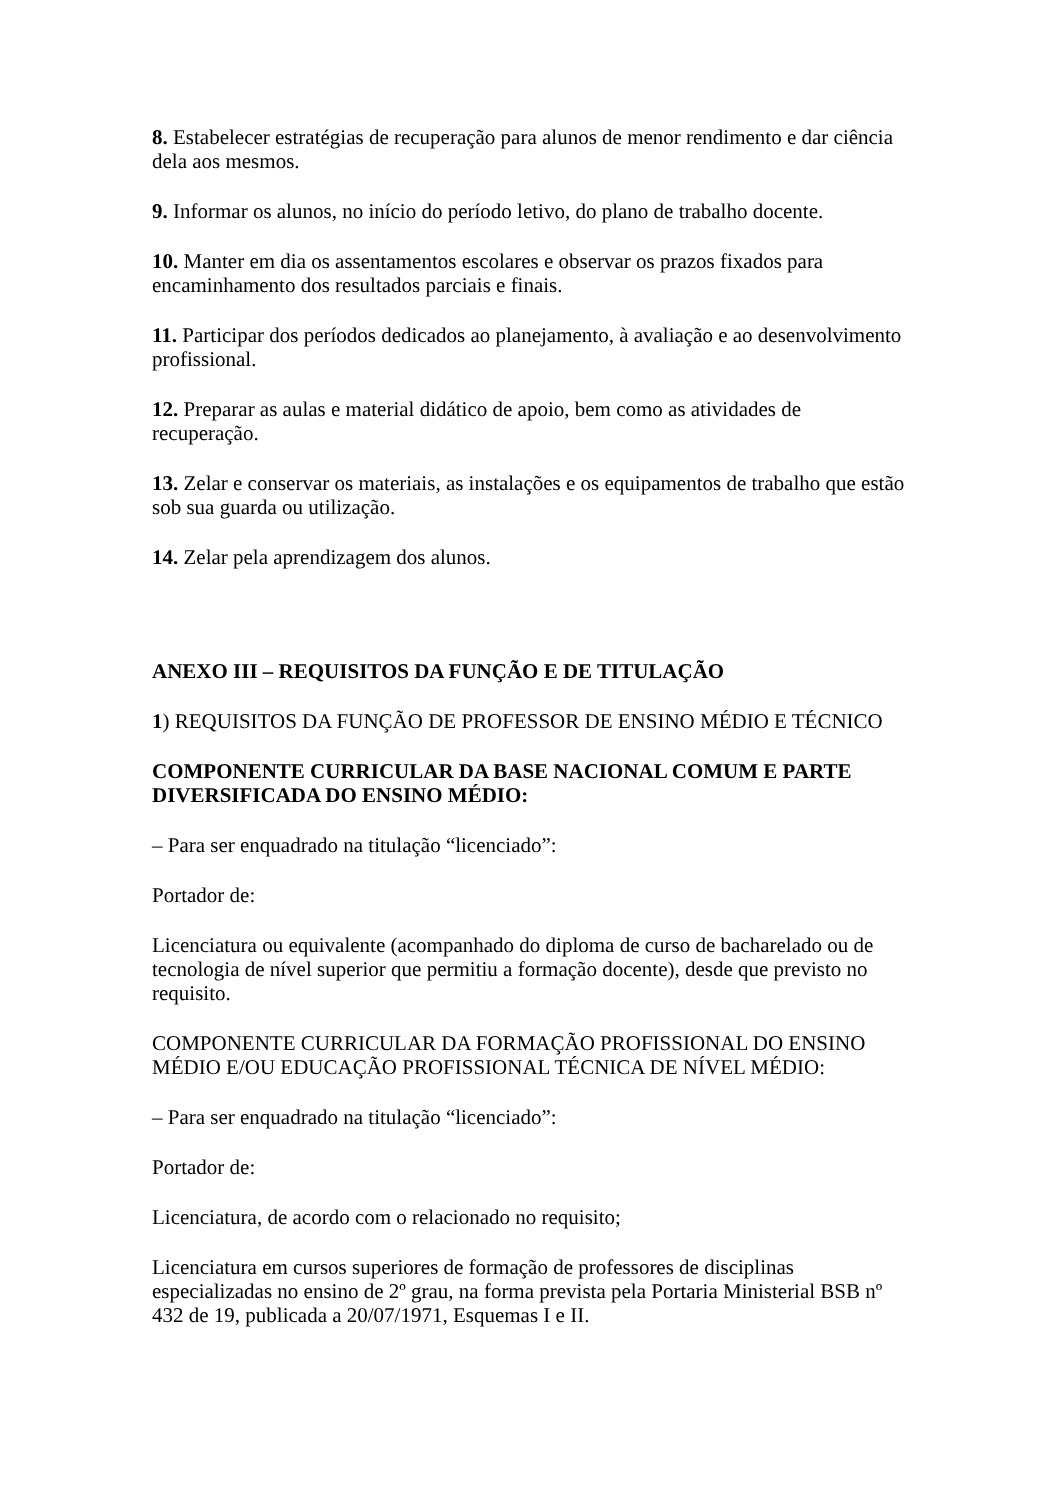8. Estabelecer estratégias de recuperação para alunos de menor rendimento e dar ciência dela aos mesmos.
9. Informar os alunos, no início do período letivo, do plano de trabalho docente.
10. Manter em dia os assentamentos escolares e observar os prazos fixados para encaminhamento dos resultados parciais e finais.
11. Participar dos períodos dedicados ao planejamento, à avaliação e ao desenvolvimento profissional.
12. Preparar as aulas e material didático de apoio, bem como as atividades de recuperação.
13. Zelar e conservar os materiais, as instalações e os equipamentos de trabalho que estão sob sua guarda ou utilização.
14. Zelar pela aprendizagem dos alunos.
ANEXO III – REQUISITOS DA FUNÇÃO E DE TITULAÇÃO
1) REQUISITOS DA FUNÇÃO DE PROFESSOR DE ENSINO MÉDIO E TÉCNICO
COMPONENTE CURRICULAR DA BASE NACIONAL COMUM E PARTE DIVERSIFICADA DO ENSINO MÉDIO:
– Para ser enquadrado na titulação “licenciado”:
Portador de:
Licenciatura ou equivalente (acompanhado do diploma de curso de bacharelado ou de tecnologia de nível superior que permitiu a formação docente), desde que previsto no requisito.
COMPONENTE CURRICULAR DA FORMAÇÃO PROFISSIONAL DO ENSINO MÉDIO E/OU EDUCAÇÃO PROFISSIONAL TÉCNICA DE NÍVEL MÉDIO:
– Para ser enquadrado na titulação “licenciado”:
Portador de:
Licenciatura, de acordo com o relacionado no requisito;
Licenciatura em cursos superiores de formação de professores de disciplinas especializadas no ensino de 2º grau, na forma prevista pela Portaria Ministerial BSB nº 432 de 19, publicada a 20/07/1971, Esquemas I e II.